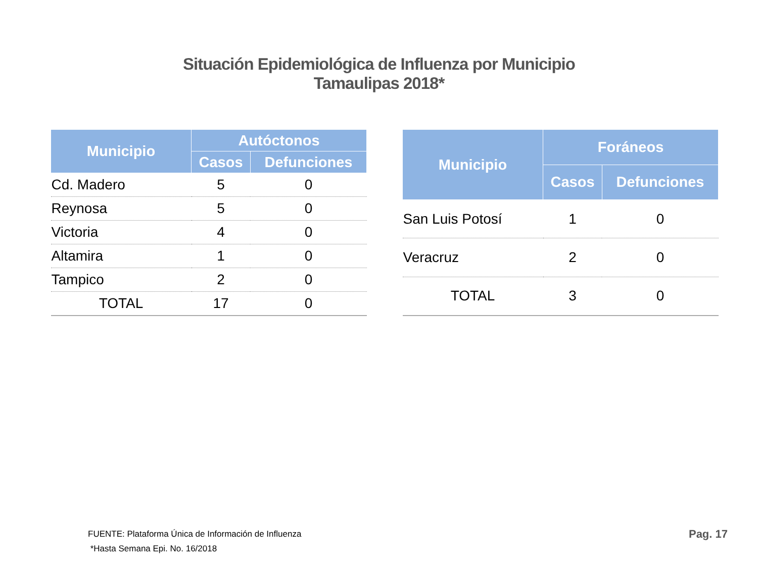Situación Epidemiológica de Influenza por Municipio
Tamaulipas 2018*
| Municipio | Autóctonos | |
| --- | --- | --- |
| | Casos | Defunciones |
| Cd. Madero | 5 | 0 |
| Reynosa | 5 | 0 |
| Victoria | 4 | 0 |
| Altamira | 1 | 0 |
| Tampico | 2 | 0 |
| TOTAL | 17 | 0 |
| Municipio | Foráneos | |
| --- | --- | --- |
| | Casos | Defunciones |
| San Luis Potosí | 1 | 0 |
| Veracruz | 2 | 0 |
| TOTAL | 3 | 0 |
FUENTE: Plataforma Única de Información de Influenza
*Hasta Semana Epi. No. 16/2018
Pag. 17